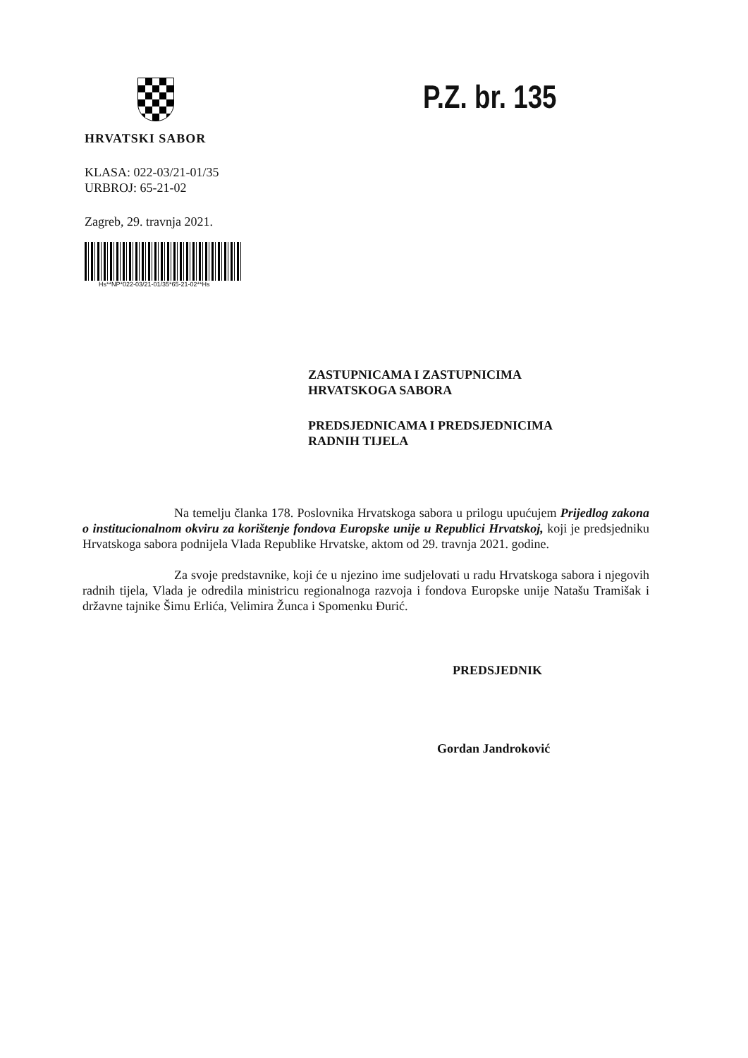HRVATSKI SABOR
KLASA: 022-03/21-01/35
URBROJ: 65-21-02
Zagreb, 29. travnja 2021.
Hs**NP*022-03/21-01/35*65-21-02**Hs
P.Z. br. 135
ZASTUPNICAMA I ZASTUPNICIMA
HRVATSKOGA SABORA
PREDSJEDNICAMA I PREDSJEDNICIMA
RADNIH TIJELA
Na temelju članka 178. Poslovnika Hrvatskoga sabora u prilogu upućujem Prijedlog zakona o institucionalnom okviru za korištenje fondova Europske unije u Republici Hrvatskoj, koji je predsjedniku Hrvatskoga sabora podnijela Vlada Republike Hrvatske, aktom od 29. travnja 2021. godine.
Za svoje predstavnike, koji će u njezino ime sudjelovati u radu Hrvatskoga sabora i njegovih radnih tijela, Vlada je odredila ministricu regionalnoga razvoja i fondova Europske unije Natašu Tramišak i državne tajnike Šimu Erlića, Velimira Žunca i Spomenku Đurić.
PREDSJEDNIK
Gordan Jandroković